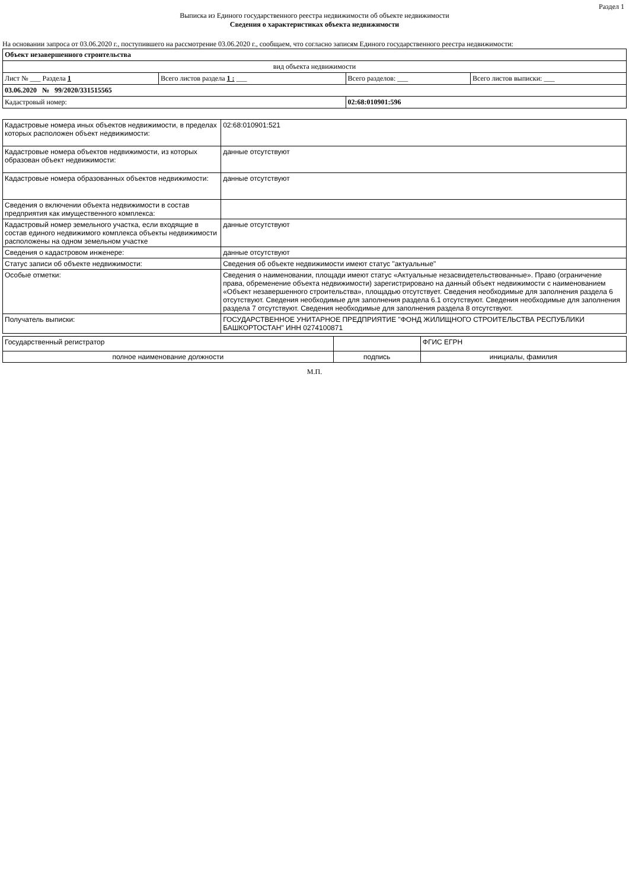Раздел 1
Выписка из Единого государственного реестра недвижимости об объекте недвижимости
Сведения о характеристиках объекта недвижимости
На основании запроса от 03.06.2020 г., поступившего на рассмотрение 03.06.2020 г., сообщаем, что согласно записям Единого государственного реестра недвижимости:
| Объект незавершенного строительства | | | |
| вид объекта недвижимости | | | |
| Лист № ___ Раздела 1 | Всего листов раздела 1 : ___ | Всего разделов: ___ | Всего листов выписки: ___ |
| 03.06.2020 № 99/2020/331515565 | | | |
| Кадастровый номер: | | 02:68:010901:596 | |
| Кадастровые номера иных объектов недвижимости, в пределах которых расположен объект недвижимости: | 02:68:010901:521 |
| Кадастровые номера объектов недвижимости, из которых образован объект недвижимости: | данные отсутствуют |
| Кадастровые номера образованных объектов недвижимости: | данные отсутствуют |
| Сведения о включении объекта недвижимости в состав предприятия как имущественного комплекса: | |
| Кадастровый номер земельного участка, если входящие в состав единого недвижимого комплекса объекты недвижимости расположены на одном земельном участке | данные отсутствуют |
| Сведения о кадастровом инженере: | данные отсутствуют |
| Статус записи об объекте недвижимости: | Сведения об объекте недвижимости имеют статус "актуальные" |
| Особые отметки: | Сведения о наименовании, площади имеют статус «Актуальные незасвидетельствованные». Право (ограничение права, обременение объекта недвижимости) зарегистрировано на данный объект недвижимости с наименованием «Объект незавершенного строительства», площадью отсутствует. Сведения необходимые для заполнения раздела 6 отсутствуют. Сведения необходимые для заполнения раздела 6.1 отсутствуют. Сведения необходимые для заполнения раздела 7 отсутствуют. Сведения необходимые для заполнения раздела 8 отсутствуют. |
| Получатель выписки: | ГОСУДАРСТВЕННОЕ УНИТАРНОЕ ПРЕДПРИЯТИЕ "ФОНД ЖИЛИЩНОГО СТРОИТЕЛЬСТВА РЕСПУБЛИКИ БАШКОРТОСТАН" ИНН 0274100871 |
| Государственный регистратор | | ФГИС ЕГРН |
| полное наименование должности | подпись | инициалы, фамилия |
М.П.